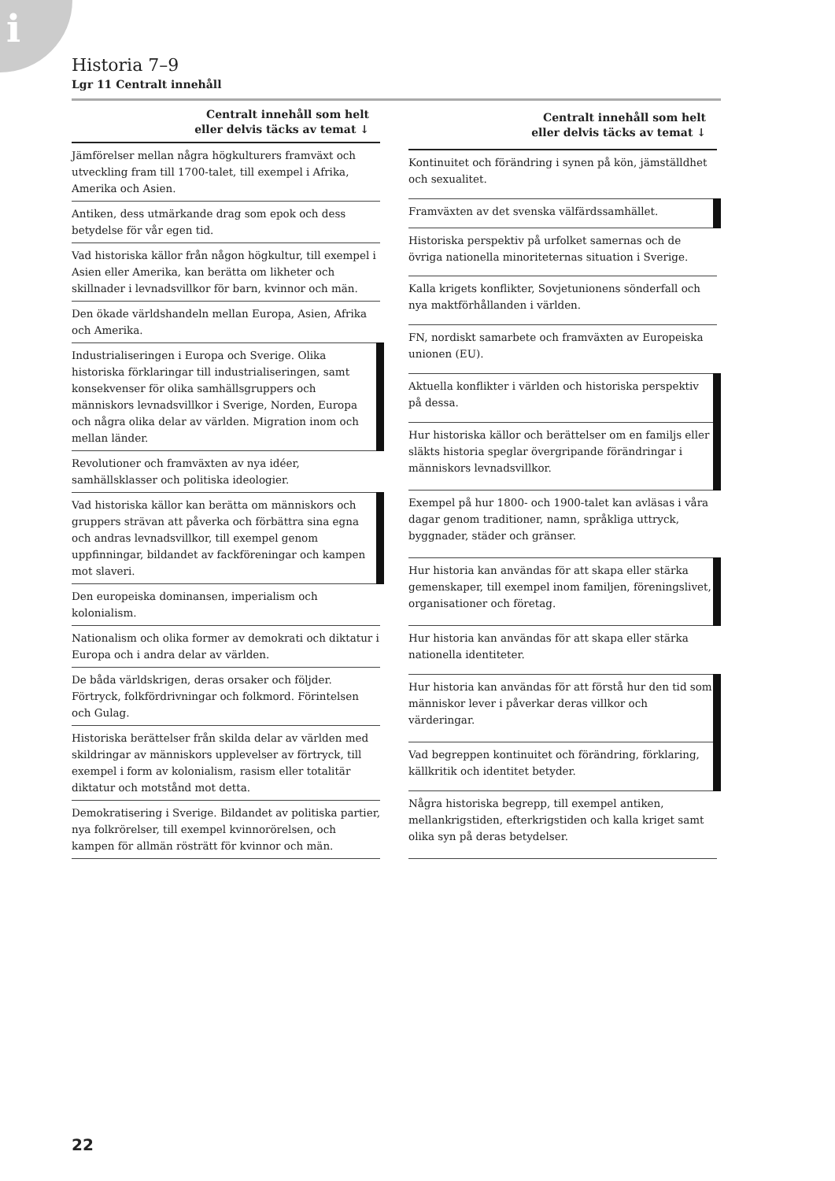i
Historia 7–9
Lgr 11 Centralt innehåll
| Centralt innehåll som helt eller delvis täcks av temat ↓ |
| --- |
| Jämförelser mellan några högkulturers framväxt och utveckling fram till 1700-talet, till exempel i Afrika, Amerika och Asien. |
| Antiken, dess utmärkande drag som epok och dess betydelse för vår egen tid. |
| Vad historiska källor från någon högkultur, till exempel i Asien eller Amerika, kan berätta om likheter och skillnader i levnadsvillkor för barn, kvinnor och män. |
| Den ökade världshandeln mellan Europa, Asien, Afrika och Amerika. |
| Industrialiseringen i Europa och Sverige. Olika historiska förklaringar till industrialiseringen, samt konsekvenser för olika samhällsgruppers och människors levnadsvillkor i Sverige, Norden, Europa och några olika delar av världen. Migration inom och mellan länder. |
| Revolutioner och framväxten av nya idéer, samhällsklasser och politiska ideologier. |
| Vad historiska källor kan berätta om människors och gruppers strävan att påverka och förbättra sina egna och andras levnadsvillkor, till exempel genom uppfinningar, bildandet av fackföreningar och kampen mot slaveri. |
| Den europeiska dominansen, imperialism och kolonialism. |
| Nationalism och olika former av demokrati och diktatur i Europa och i andra delar av världen. |
| De båda världskrigen, deras orsaker och följder. Förtryck, folkfördrivningar och folkmord. Förintelsen och Gulag. |
| Historiska berättelser från skilda delar av världen med skildringar av människors upplevelser av förtryck, till exempel i form av kolonialism, rasism eller totalitär diktatur och motstånd mot detta. |
| Demokratisering i Sverige. Bildandet av politiska partier, nya folkrörelser, till exempel kvinnorörelsen, och kampen för allmän rösträtt för kvinnor och män. |
| Centralt innehåll som helt eller delvis täcks av temat ↓ |
| --- |
| Kontinuitet och förändring i synen på kön, jämställdhet och sexualitet. |
| Framväxten av det svenska välfärdssamhället. |
| Historiska perspektiv på urfolket samernas och de övriga nationella minoriteternas situation i Sverige. |
| Kalla krigets konflikter, Sovjetunionens sönderfall och nya maktförhållanden i världen. |
| FN, nordiskt samarbete och framväxten av Europeiska unionen (EU). |
| Aktuella konflikter i världen och historiska perspektiv på dessa. |
| Hur historiska källor och berättelser om en familjs eller släkts historia speglar övergripande förändringar i människors levnadsvillkor. |
| Exempel på hur 1800- och 1900-talet kan avläsas i våra dagar genom traditioner, namn, språkliga uttryck, byggnader, städer och gränser. |
| Hur historia kan användas för att skapa eller stärka gemenskaper, till exempel inom familjen, föreningslivet, organisationer och företag. |
| Hur historia kan användas för att skapa eller stärka nationella identiteter. |
| Hur historia kan användas för att förstå hur den tid som människor lever i påverkar deras villkor och värderingar. |
| Vad begreppen kontinuitet och förändring, förklaring, källkritik och identitet betyder. |
| Några historiska begrepp, till exempel antiken, mellankrigstiden, efterkrigstiden och kalla kriget samt olika syn på deras betydelser. |
22